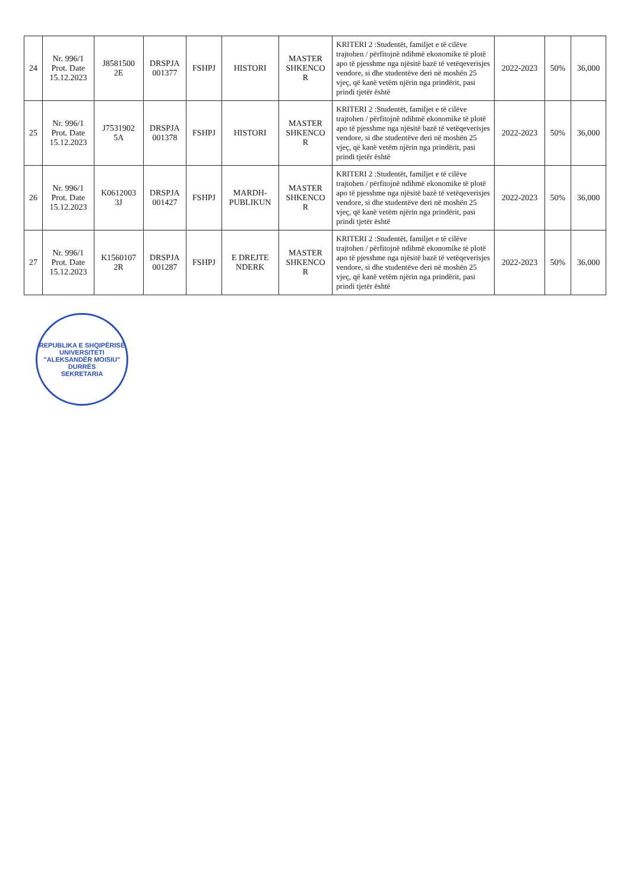| 24 | Nr. 996/1 Prot. Date 15.12.2023 | J8581500 2E | DRSPJA 001377 | FSHPJ | HISTORI | MASTER SHKENCO R | KRITERI 2 :Studentët, familjet e të cilëve trajtohen / përfitojnë ndihmë ekonomike të plotë apo të pjesshme nga njësitë bazë të vetëqeverisjes vendore, si dhe studentëve deri në moshën 25 vjeç, që kanë vetëm njërin nga prindërit, pasi prindi tjetër është | 2022-2023 | 50% | 36,000 |
| 25 | Nr. 996/1 Prot. Date 15.12.2023 | J7531902 5A | DRSPJA 001378 | FSHPJ | HISTORI | MASTER SHKENCO R | KRITERI 2 :Studentët, familjet e të cilëve trajtohen / përfitojnë ndihmë ekonomike të plotë apo të pjesshme nga njësitë bazë të vetëqeverisjes vendore, si dhe studentëve deri në moshën 25 vjeç, që kanë vetëm njërin nga prindërit, pasi prindi tjetër është | 2022-2023 | 50% | 36,000 |
| 26 | Nr. 996/1 Prot. Date 15.12.2023 | K0612003 3J | DRSPJA 001427 | FSHPJ | MARDH- PUBLIKUN | MASTER SHKENCO R | KRITERI 2 :Studentët, familjet e të cilëve trajtohen / përfitojnë ndihmë ekonomike të plotë apo të pjesshme nga njësitë bazë të vetëqeverisjes vendore, si dhe studentëve deri në moshën 25 vjeç, që kanë vetëm njërin nga prindërit, pasi prindi tjetër është | 2022-2023 | 50% | 36,000 |
| 27 | Nr. 996/1 Prot. Date 15.12.2023 | K1560107 2R | DRSPJA 001287 | FSHPJ | E DREJTE NDERK | MASTER SHKENCO R | KRITERI 2 :Studentët, familjet e të cilëve trajtohen / përfitojnë ndihmë ekonomike të plotë apo të pjesshme nga njësitë bazë të vetëqeverisjes vendore, si dhe studentëve deri në moshën 25 vjeç, që kanë vetëm njërin nga prindërit, pasi prindi tjetër është | 2022-2023 | 50% | 36,000 |
REPUBLIKA E SHQIPËRISË
UNIVERSITETI "ALEKSANDËR MOISIU"
DURRËS
SEKRETARIA